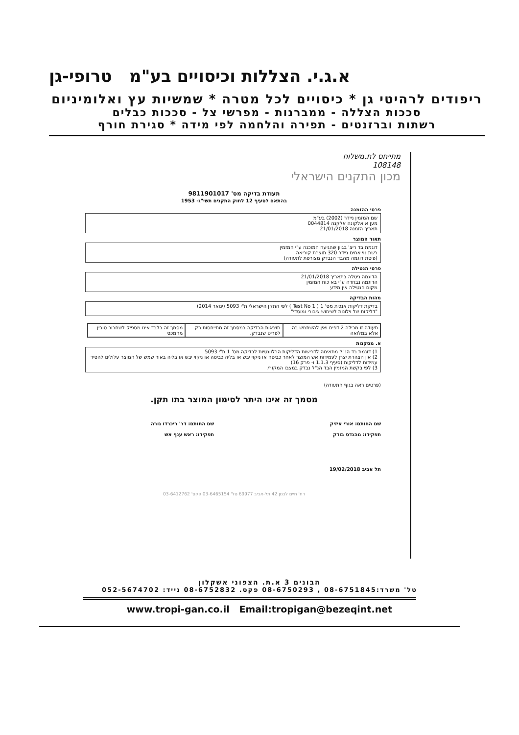א.ג.י. הצללות וכיסויים בע"מ טרופי-גן
ריפודים לרהיטי גן * כיסויים לכל מטרה * שמשיות עץ ואלומיניום
סככות הצללה - ממברנות - מפרשי צל - סככות כבלים
רשתות וברזנטים - תפירה והלחמה לפי מידה * סגירת חורף
מתייחס לת.משלוח
108148
מכון התקנים הישראלי
תעודת בדיקה מס' 9811901017
בהתאם לסעיף 12 לחוק התקנים תשי"ג- 1953
פרטי ההזמנה
שם המזמין ניידר (2002) בע"מ
מען א אלקונה אלקנה 0044814
תאריך הזמנה 21/01/2018
תאור המוצר
דוגמת בד ריצ' בגוון שהגיעה המוכנה ע"י המזמין
רשת נוי אחים ניידר 320 תוצרת קוריאה
(פיסת דוגמה מהבד הנבדק מצורפת לתעודה)
פרטי הנטילה
הדוגמה ניטלה בתאריך 21/01/2018
הדוגמה נבחרה ע"י בא כוח המזמין
מקום הנטילה אין מידע
מהות הבדיקה
בדיקת דליקות אנכית מס' 1 ( Test No 1 ) לפי התקן הישראלי ת"י 5093 (ינואר 2014)
"דליקות של וילונות לשימוש ציבורי ומוסדי"
| תעודה זו מכילה 2 דפים ואין להשתמש בה אלא במלואה | תוצאות הבדיקה במסמך זה מתייחסות רק לפריט שנבדק. | מסמך זה בלבד אינו מספיק לשחרור טובין מהמכס |
א. מסקנות
1) דוגמת בד הנ"ל מתאימה לדרישות הדליקות הרלוונטיות לבדיקה מס' 1 ת"י 5093
2) אין הצהרת יצרן לעמידות אש המוצר לאחר כביסה או ניקוי יבש או בליה כביסה או ניקוי יבש או בליה באור שמש של המוצר עלולים להסיר עמידות לדליקות (סעיף 1.1.3 ו- פרק 16)
3) לפי בקשת המזמין הבד הנ"ל נבדק במצבו המקורי.
(פרטים ראה בגוף התעודה)
מסמך זה אינו היתר לסימון המוצר בתו תקן.
שם החותם: אורי איזיק
תפקידו: מהנדס בודק
שם החותם: דר' ריכרדו גורה
תפקידו: ראש ענף אש
תל אביב 19/02/2018
רח' חיים לבנון 42 תל-אביב 69977 טל' 03-6465154 פקס' 03-6412762
הבונים 3 א.ת. הצפוני אשקלון
טל' משרד:08-6751845 , 08-6750293 פקס. 08-6752832 נייד: 052-5674702
www.tropi-gan.co.il Email:tropigan@bezeqint.net